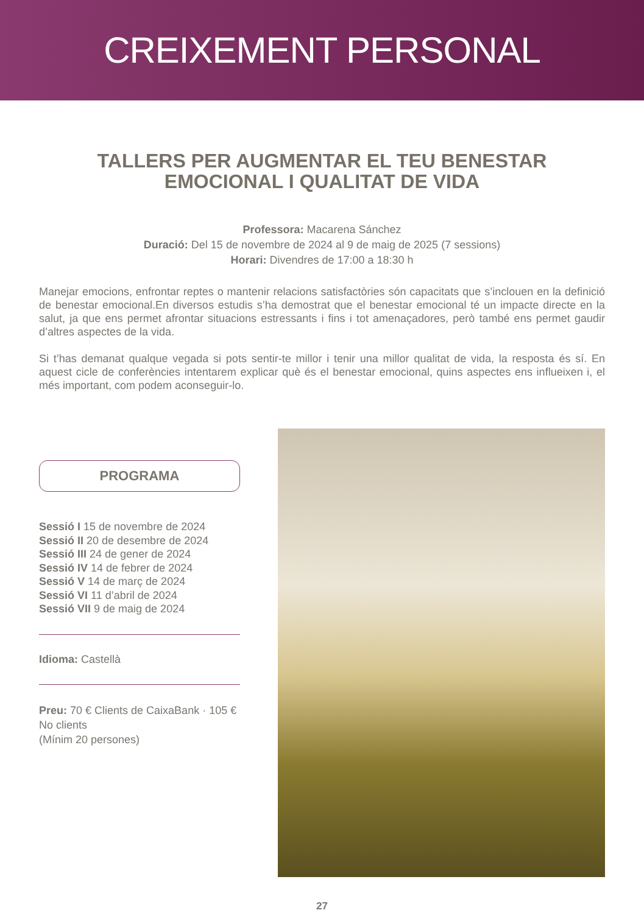CREIXEMENT PERSONAL
TALLERS PER AUGMENTAR EL TEU BENESTAR
EMOCIONAL I QUALITAT DE VIDA
Professora: Macarena Sánchez
Duració: Del 15 de novembre de 2024 al 9 de maig de 2025 (7 sessions)
Horari: Divendres de 17:00 a 18:30 h
Manejar emocions, enfrontar reptes o mantenir relacions satisfactòries són capacitats que s’inclouen en la definició de benestar emocional.En diversos estudis s’ha demostrat que el benestar emocional té un impacte directe en la salut, ja que ens permet afrontar situacions estressants i fins i tot amenaçadores, però també ens permet gaudir d’altres aspectes de la vida.
Si t’has demanat qualque vegada si pots sentir-te millor i tenir una millor qualitat de vida, la resposta és sí. En aquest cicle de conferències intentarem explicar què és el benestar emocional, quins aspectes ens influeixen i, el més important, com podem aconseguir-lo.
PROGRAMA
Sessió I 15 de novembre de 2024
Sessió II 20 de desembre de 2024
Sessió III 24 de gener de 2024
Sessió IV 14 de febrer de 2024
Sessió V 14 de març de 2024
Sessió VI 11 d’abril de 2024
Sessió VII 9 de maig de 2024
Idioma: Castellà
Preu: 70 € Clients de CaixaBank · 105 € No clients
(Mínim 20 persones)
27